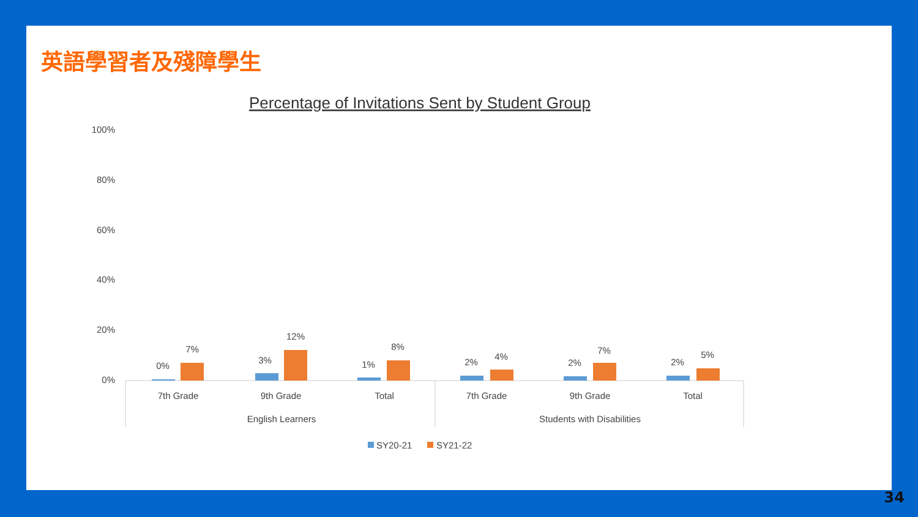英語學習者及殘障學生
Percentage of Invitations Sent by Student Group
100%
80%
60%
40%
20%
0%
0%
7%
3%
12%
1%
8%
2%
4%
2%
7%
2%
5%
7th Grade
9th Grade
Total
7th Grade
9th Grade
Total
English Learners
Students with Disabilities
SY20-21
SY21-22
34